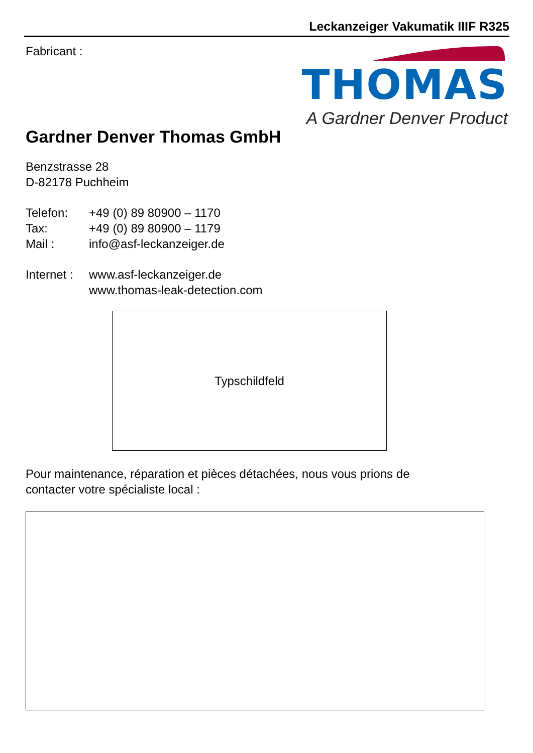Leckanzeiger Vakumatik IIIF R325
THOMAS
A Gardner Denver Product
Fabricant :
Gardner Denver Thomas GmbH
Benzstrasse 28
D-82178 Puchheim
| Telefon: | +49 (0) 89 80900 – 1170 |
| Tax: | +49 (0) 89 80900 – 1179 |
| Mail : | info@asf-leckanzeiger.de |
| Internet : | www.asf-leckanzeiger.de www.thomas-leak-detection.com |
Typschildfeld
Pour maintenance, réparation et pièces détachées, nous vous prions de
contacter votre spécialiste local :